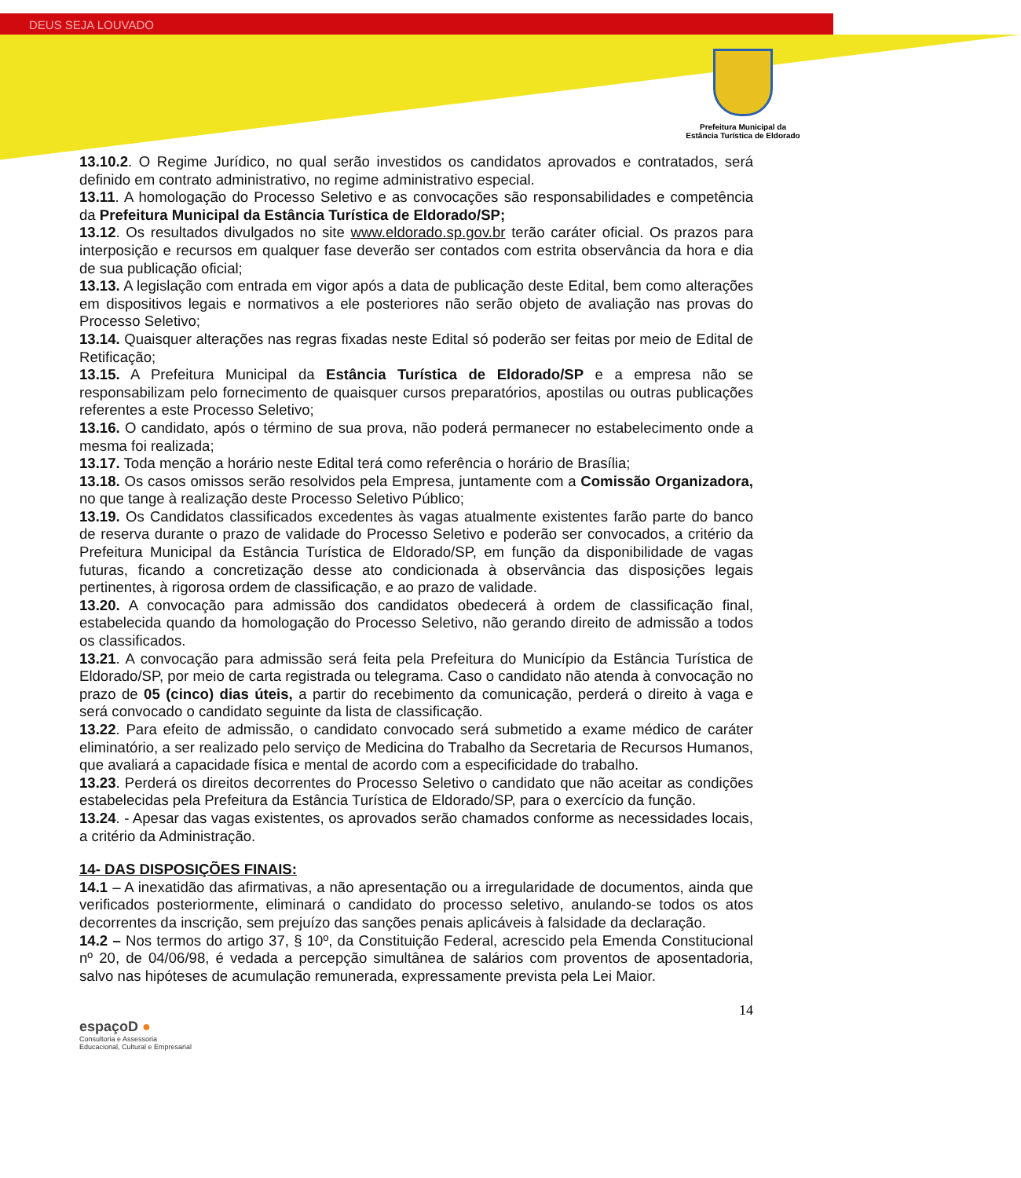DEUS SEJA LOUVADO
Prefeitura Municipal da
Estância Turística de Eldorado
13.10.2. O Regime Jurídico, no qual serão investidos os candidatos aprovados e contratados, será definido em contrato administrativo, no regime administrativo especial.
13.11. A homologação do Processo Seletivo e as convocações são responsabilidades e competência da Prefeitura Municipal da Estância Turística de Eldorado/SP;
13.12. Os resultados divulgados no site www.eldorado.sp.gov.br terão caráter oficial. Os prazos para interposição e recursos em qualquer fase deverão ser contados com estrita observância da hora e dia de sua publicação oficial;
13.13. A legislação com entrada em vigor após a data de publicação deste Edital, bem como alterações em dispositivos legais e normativos a ele posteriores não serão objeto de avaliação nas provas do Processo Seletivo;
13.14. Quaisquer alterações nas regras fixadas neste Edital só poderão ser feitas por meio de Edital de Retificação;
13.15. A Prefeitura Municipal da Estância Turística de Eldorado/SP e a empresa não se responsabilizam pelo fornecimento de quaisquer cursos preparatórios, apostilas ou outras publicações referentes a este Processo Seletivo;
13.16. O candidato, após o término de sua prova, não poderá permanecer no estabelecimento onde a mesma foi realizada;
13.17. Toda menção a horário neste Edital terá como referência o horário de Brasília;
13.18. Os casos omissos serão resolvidos pela Empresa, juntamente com a Comissão Organizadora, no que tange à realização deste Processo Seletivo Público;
13.19. Os Candidatos classificados excedentes às vagas atualmente existentes farão parte do banco de reserva durante o prazo de validade do Processo Seletivo e poderão ser convocados, a critério da Prefeitura Municipal da Estância Turística de Eldorado/SP, em função da disponibilidade de vagas futuras, ficando a concretização desse ato condicionada à observância das disposições legais pertinentes, à rigorosa ordem de classificação, e ao prazo de validade.
13.20. A convocação para admissão dos candidatos obedecerá à ordem de classificação final, estabelecida quando da homologação do Processo Seletivo, não gerando direito de admissão a todos os classificados.
13.21. A convocação para admissão será feita pela Prefeitura do Município da Estância Turística de Eldorado/SP, por meio de carta registrada ou telegrama. Caso o candidato não atenda à convocação no prazo de 05 (cinco) dias úteis, a partir do recebimento da comunicação, perderá o direito à vaga e será convocado o candidato seguinte da lista de classificação.
13.22. Para efeito de admissão, o candidato convocado será submetido a exame médico de caráter eliminatório, a ser realizado pelo serviço de Medicina do Trabalho da Secretaria de Recursos Humanos, que avaliará a capacidade física e mental de acordo com a especificidade do trabalho.
13.23. Perderá os direitos decorrentes do Processo Seletivo o candidato que não aceitar as condições estabelecidas pela Prefeitura da Estância Turística de Eldorado/SP, para o exercício da função.
13.24. - Apesar das vagas existentes, os aprovados serão chamados conforme as necessidades locais, a critério da Administração.
14- DAS DISPOSIÇÕES FINAIS:
14.1 – A inexatidão das afirmativas, a não apresentação ou a irregularidade de documentos, ainda que verificados posteriormente, eliminará o candidato do processo seletivo, anulando-se todos os atos decorrentes da inscrição, sem prejuízo das sanções penais aplicáveis à falsidade da declaração.
14.2 – Nos termos do artigo 37, § 10º, da Constituição Federal, acrescido pela Emenda Constitucional nº 20, de 04/06/98, é vedada a percepção simultânea de salários com proventos de aposentadoria, salvo nas hipóteses de acumulação remunerada, expressamente prevista pela Lei Maior.
14
espaçoD ●
Consultoria e Assessoria
Educacional, Cultural e Empresarial